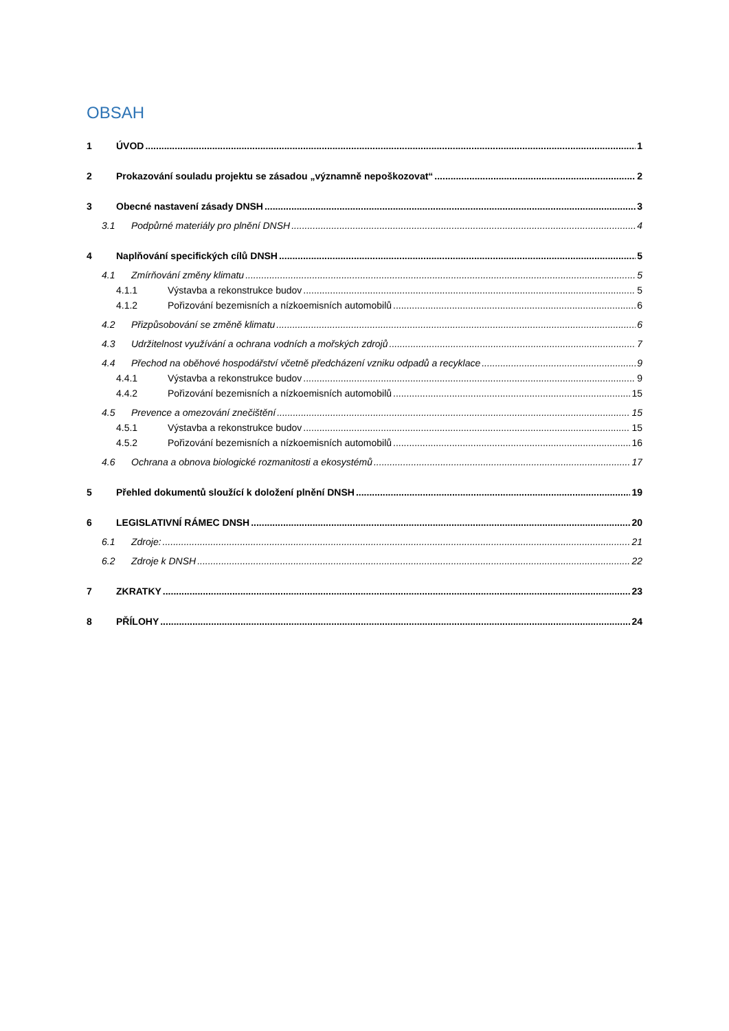OBSAH
1 ÚVOD 1
2 Prokazování souladu projektu se zásadou „významně nepoškozovat“ 2
3 Obecné nastavení zásady DNSH 3
3.1 Podpůrné materiály pro plnění DNSH 4
4 Naplňování specifických cílů DNSH 5
4.1 Zmírňování změny klimatu 5
4.1.1 Výstavba a rekonstrukce budov 5
4.1.2 Pořizování bezemisních a nízkoemisních automobilů 6
4.2 Přizpůsobování se změně klimatu 6
4.3 Udržitelnost využívání a ochrana vodních a mořských zdrojů 7
4.4 Přechod na oběhové hospodářství včetně předcházení vzniku odpadů a recyklace 9
4.4.1 Výstavba a rekonstrukce budov 9
4.4.2 Pořizování bezemisních a nízkoemisních automobilů 15
4.5 Prevence a omezování znečištění 15
4.5.1 Výstavba a rekonstrukce budov 15
4.5.2 Pořizování bezemisních a nízkoemisních automobilů 16
4.6 Ochrana a obnova biologické rozmanitosti a ekosystémů 17
5 Přehled dokumentů sloužící k doložení plnění DNSH 19
6 LEGISLATIVNÍ RÁMEC DNSH 20
6.1 Zdroje: 21
6.2 Zdroje k DNSH 22
7 ZKRATKY 23
8 PŘÍLOHY 24